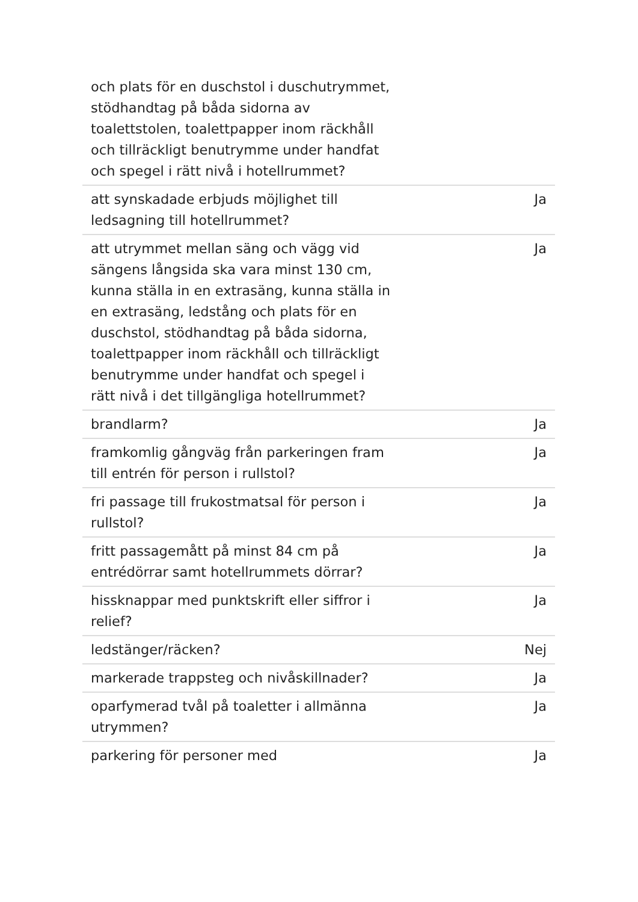| och plats för en duschstol i duschutrymmet, stödhandtag på båda sidorna av toalettstolen, toalettpapper inom räckhåll och tillräckligt benutrymme under handfat och spegel i rätt nivå i hotellrummet? | |
| att synskadade erbjuds möjlighet till ledsagning till hotellrummet? | Ja |
| att utrymmet mellan säng och vägg vid sängens långsida ska vara minst 130 cm, kunna ställa in en extrasäng, kunna ställa in en extrasäng, ledstång och plats för en duschstol, stödhandtag på båda sidorna, toalettpapper inom räckhåll och tillräckligt benutrymme under handfat och spegel i rätt nivå i det tillgängliga hotellrummet? | Ja |
| brandlarm? | Ja |
| framkomlig gångväg från parkeringen fram till entrén för person i rullstol? | Ja |
| fri passage till frukostmatsal för person i rullstol? | Ja |
| fritt passagemått på minst 84 cm på entrédörrar samt hotellrummets dörrar? | Ja |
| hissknappar med punktskrift eller siffror i relief? | Ja |
| ledstänger/räcken? | Nej |
| markerade trappsteg och nivåskillnader? | Ja |
| oparfymerad tvål på toaletter i allmänna utrymmen? | Ja |
| parkering för personer med | Ja |